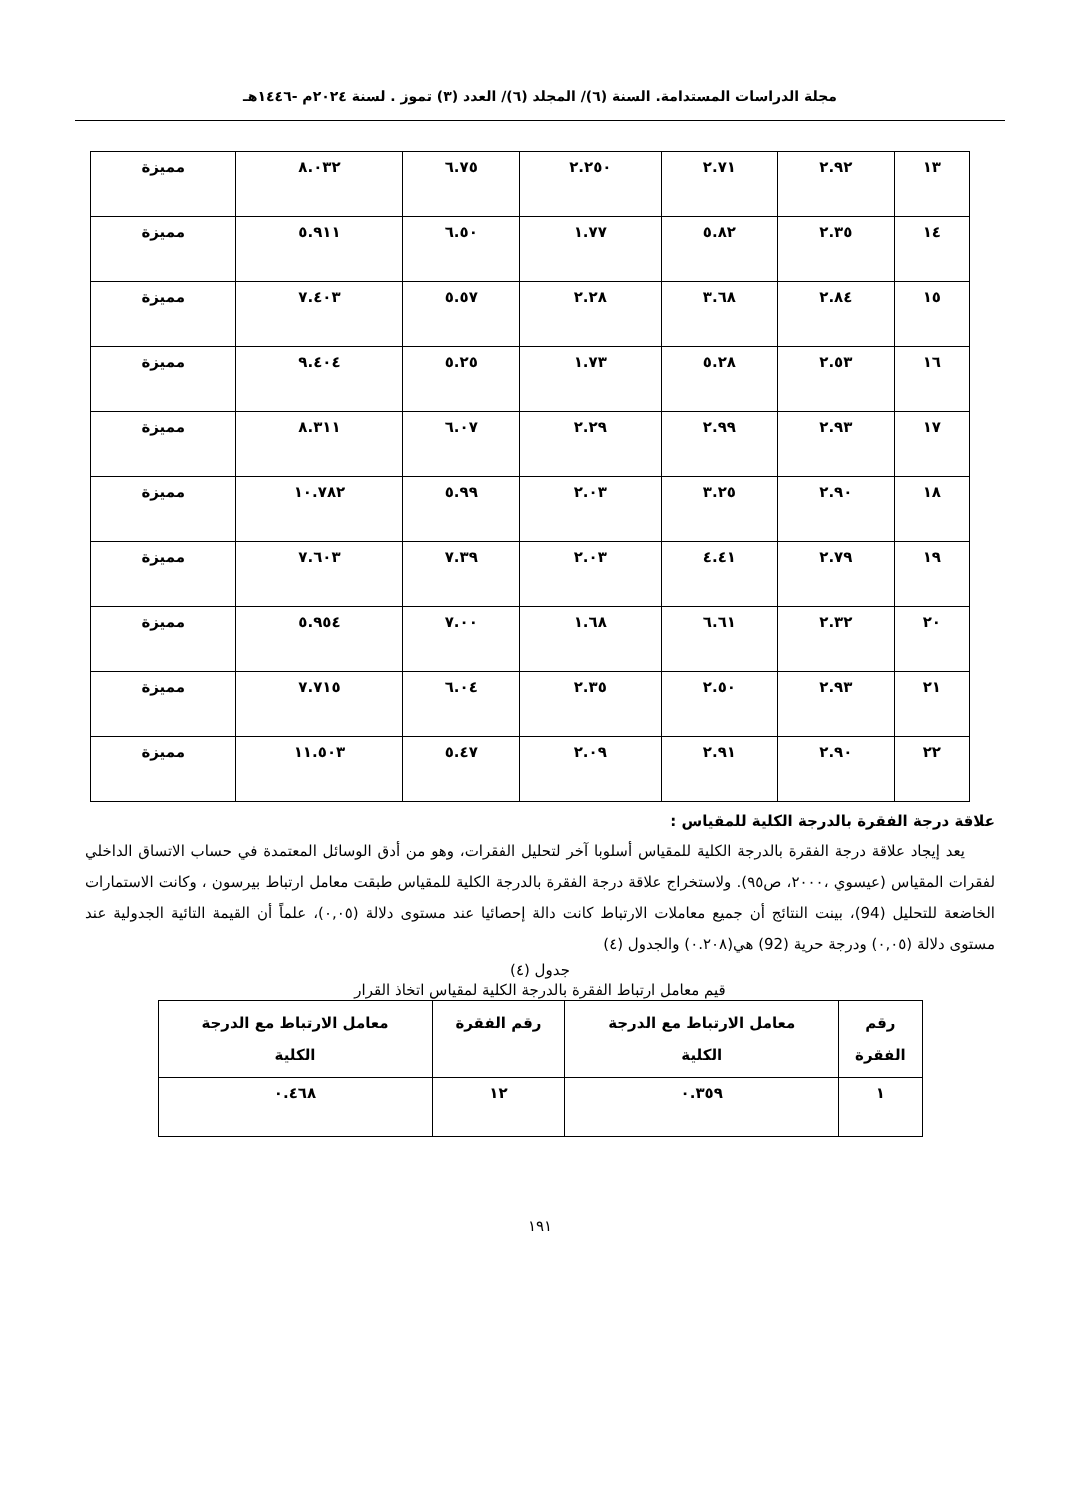مجلة الدراسات المستدامة. السنة (٦)/ المجلد (٦)/ العدد (٣) تموز . لسنة ٢٠٢٤م -١٤٤٦هـ
| ١٣ | ٢.٩٢ | ٢.٧١ | ٢.٢٥٠ | ٦.٧٥ | ٨.٠٣٢ | مميزة |
| ١٤ | ٢.٣٥ | ٥.٨٢ | ١.٧٧ | ٦.٥٠ | ٥.٩١١ | مميزة |
| ١٥ | ٢.٨٤ | ٣.٦٨ | ٢.٢٨ | ٥.٥٧ | ٧.٤٠٣ | مميزة |
| ١٦ | ٢.٥٣ | ٥.٢٨ | ١.٧٣ | ٥.٢٥ | ٩.٤٠٤ | مميزة |
| ١٧ | ٢.٩٣ | ٢.٩٩ | ٢.٢٩ | ٦.٠٧ | ٨.٣١١ | مميزة |
| ١٨ | ٢.٩٠ | ٣.٢٥ | ٢.٠٣ | ٥.٩٩ | ١٠.٧٨٢ | مميزة |
| ١٩ | ٢.٧٩ | ٤.٤١ | ٢.٠٣ | ٧.٣٩ | ٧.٦٠٣ | مميزة |
| ٢٠ | ٢.٣٢ | ٦.٦١ | ١.٦٨ | ٧.٠٠ | ٥.٩٥٤ | مميزة |
| ٢١ | ٢.٩٣ | ٢.٥٠ | ٢.٣٥ | ٦.٠٤ | ٧.٧١٥ | مميزة |
| ٢٢ | ٢.٩٠ | ٢.٩١ | ٢.٠٩ | ٥.٤٧ | ١١.٥٠٣ | مميزة |
علاقة درجة الفقرة بالدرجة الكلية للمقياس :
يعد إيجاد علاقة درجة الفقرة بالدرجة الكلية للمقياس أسلوبا آخر لتحليل الفقرات، وهو من أدق الوسائل المعتمدة في حساب الاتساق الداخلي لفقرات المقياس (عيسوي ،٢٠٠٠، ص٩٥). ولاستخراج علاقة درجة الفقرة بالدرجة الكلية للمقياس طبقت معامل ارتباط بيرسون ، وكانت الاستمارات الخاضعة للتحليل (94)، بينت النتائج أن جميع معاملات الارتباط كانت دالة إحصائيا عند مستوى دلالة (٠,٠٥)، علماً أن القيمة التائية الجدولية عند مستوى دلالة (٠,٠٥) ودرجة حرية (92) هي(٠.٢٠٨) والجدول (٤)
جدول (٤)
قيم معامل ارتباط الفقرة بالدرجة الكلية لمقياس اتخاذ القرار
| رقم الفقرة | معامل الارتباط مع الدرجة الكلية | رقم الفقرة | معامل الارتباط مع الدرجة الكلية |
| --- | --- | --- | --- |
| ١ | ٠.٣٥٩ | ١٢ | ٠.٤٦٨ |
١٩١